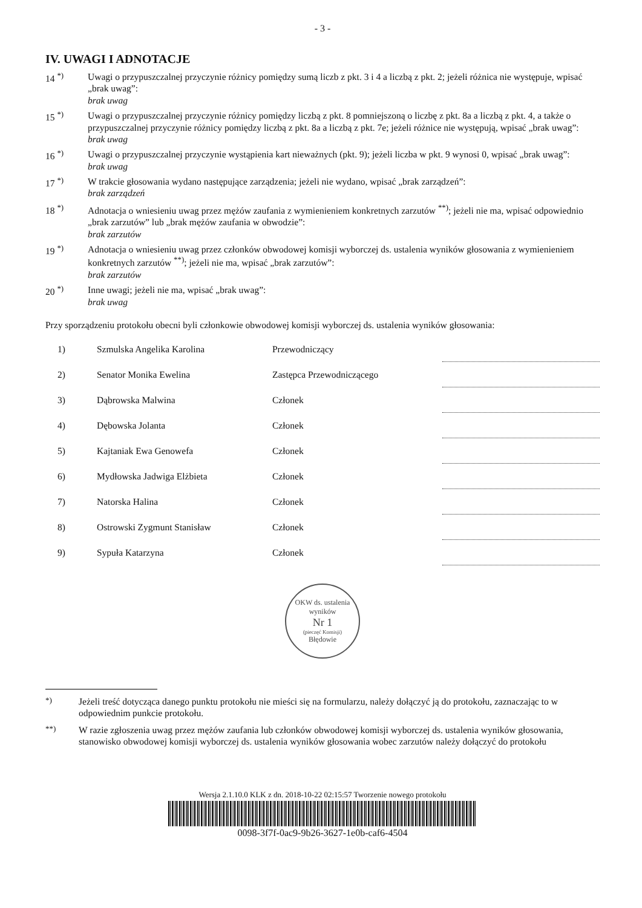- 3 -
IV. UWAGI I ADNOTACJE
14 <sup>*)</sup> Uwagi o przypuszczalnej przyczynie różnicy pomiędzy sumą liczb z pkt. 3 i 4 a liczbą z pkt. 2; jeżeli różnica nie występuje, wpisać „brak uwag”:
brak uwag
15 <sup>*)</sup> Uwagi o przypuszczalnej przyczynie różnicy pomiędzy liczbą z pkt. 8 pomniejszoną o liczbę z pkt. 8a a liczbą z pkt. 4, a także o przypuszczalnej przyczynie różnicy pomiędzy liczbą z pkt. 8a a liczbą z pkt. 7e; jeżeli różnice nie występują, wpisać „brak uwag”:
brak uwag
16 <sup>*)</sup> Uwagi o przypuszczalnej przyczynie wystąpienia kart nieważnych (pkt. 9); jeżeli liczba w pkt. 9 wynosi 0, wpisać „brak uwag”:
brak uwag
17 <sup>*)</sup> W trakcie głosowania wydano następujące zarządzenia; jeżeli nie wydano, wpisać „brak zarządzeń”:
brak zarządzeń
18 <sup>*)</sup> Adnotacja o wniesieniu uwag przez mężów zaufania z wymienieniem konkretnych zarzutów <sup>**)</sup>; jeżeli nie ma, wpisać odpowiednio „brak zarzutów” lub „brak mężów zaufania w obwodzie”:
brak zarzutów
19 <sup>*)</sup> Adnotacja o wniesieniu uwag przez członków obwodowej komisji wyborczej ds. ustalenia wyników głosowania z wymienieniem konkretnych zarzutów <sup>**)</sup>; jeżeli nie ma, wpisać „brak zarzutów”:
brak zarzutów
20 <sup>*)</sup> Inne uwagi; jeżeli nie ma, wpisać „brak uwag”:
brak uwag
Przy sporządzeniu protokołu obecni byli członkowie obwodowej komisji wyborczej ds. ustalenia wyników głosowania:
| 1) | Szmulska Angelika Karolina | Przewodniczący | |
| 2) | Senator Monika Ewelina | Zastępca Przewodniczącego | |
| 3) | Dąbrowska Malwina | Członek | |
| 4) | Dębowska Jolanta | Członek | |
| 5) | Kajtaniak Ewa Genowefa | Członek | |
| 6) | Mydłowska Jadwiga Elżbieta | Członek | |
| 7) | Natorska Halina | Członek | |
| 8) | Ostrowski Zygmunt Stanisław | Członek | |
| 9) | Sypuła Katarzyna | Członek | |
OKW ds. ustalenia wyników
Nr 1
(pieczęć Komisji)
Błędowie
<sup>*)</sup> Jeżeli treść dotycząca danego punktu protokołu nie mieści się na formularzu, należy dołączyć ją do protokołu, zaznaczając to w odpowiednim punkcie protokołu.
<sup>**)</sup> W razie zgłoszenia uwag przez mężów zaufania lub członków obwodowej komisji wyborczej ds. ustalenia wyników głosowania, stanowisko obwodowej komisji wyborczej ds. ustalenia wyników głosowania wobec zarzutów należy dołączyć do protokołu
Wersja 2.1.10.0 KLK z dn. 2018-10-22 02:15:57 Tworzenie nowego protokołu
0098-3f7f-0ac9-9b26-3627-1e0b-caf6-4504